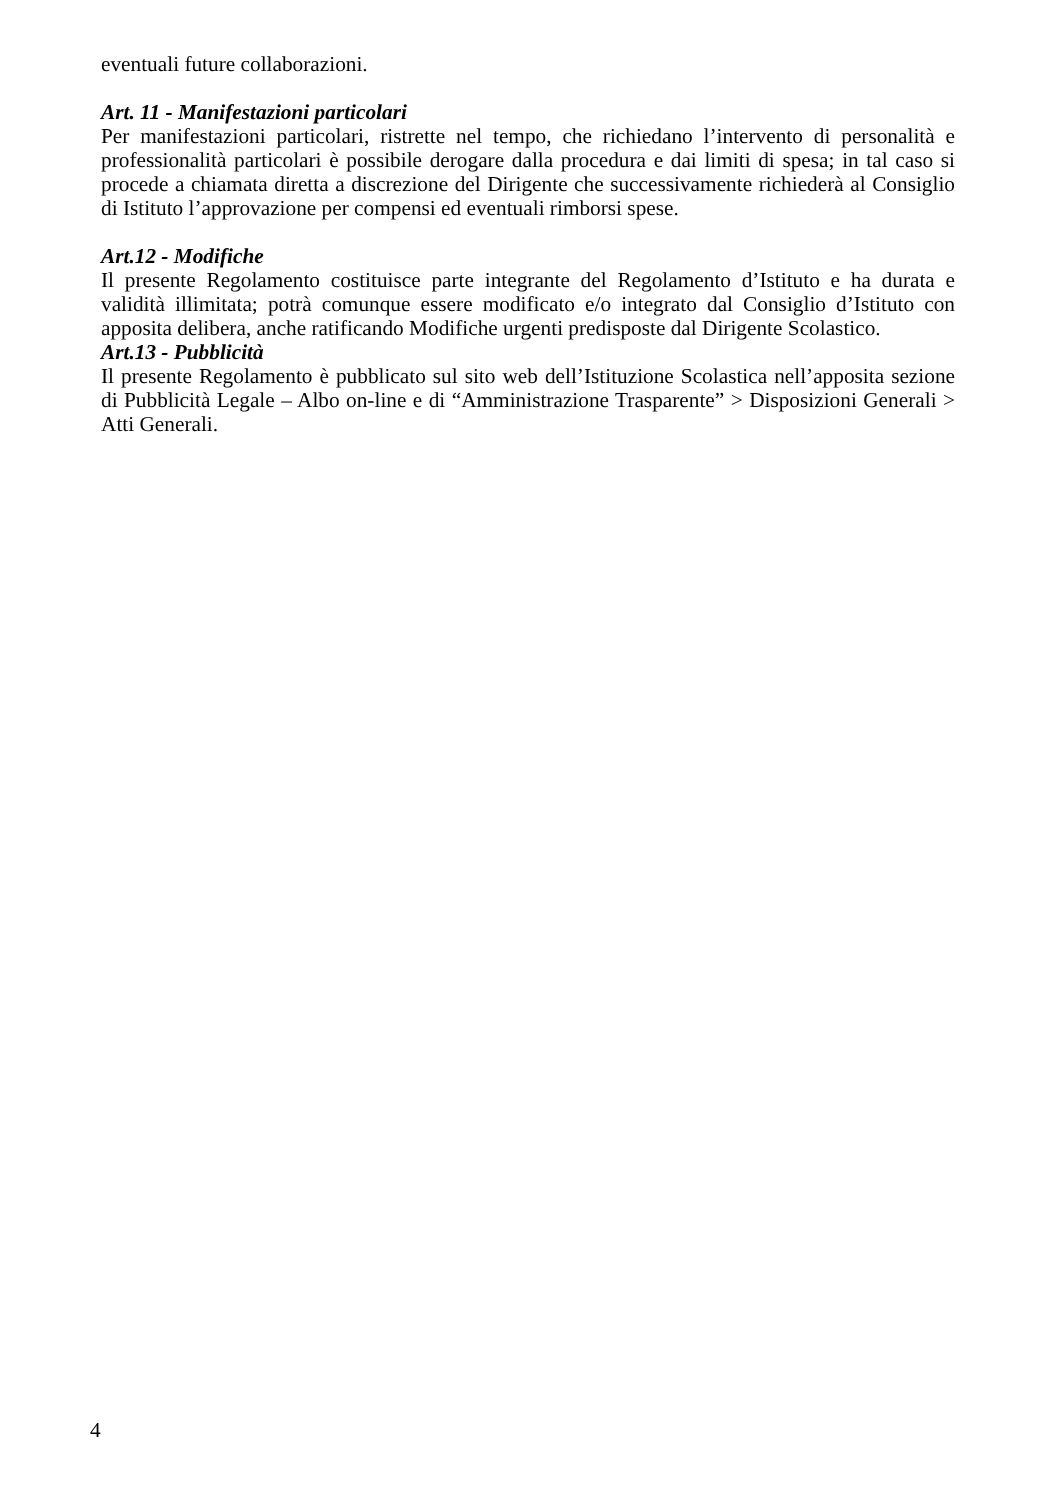eventuali future collaborazioni.
Art. 11 - Manifestazioni particolari
Per manifestazioni particolari, ristrette nel tempo, che richiedano l’intervento di personalità e professionalità particolari è possibile derogare dalla procedura e dai limiti di spesa; in tal caso si procede a chiamata diretta a discrezione del Dirigente che successivamente richiederà al Consiglio di Istituto l’approvazione per compensi ed eventuali rimborsi spese.
Art.12 - Modifiche
Il presente Regolamento costituisce parte integrante del Regolamento d’Istituto e ha durata e validità illimitata; potrà comunque essere modificato e/o integrato dal Consiglio d’Istituto con apposita delibera, anche ratificando Modifiche urgenti predisposte dal Dirigente Scolastico.
Art.13 - Pubblicità
Il presente Regolamento è pubblicato sul sito web dell’Istituzione Scolastica nell’apposita sezione di Pubblicità Legale – Albo on-line e di “Amministrazione Trasparente” > Disposizioni Generali > Atti Generali.
4